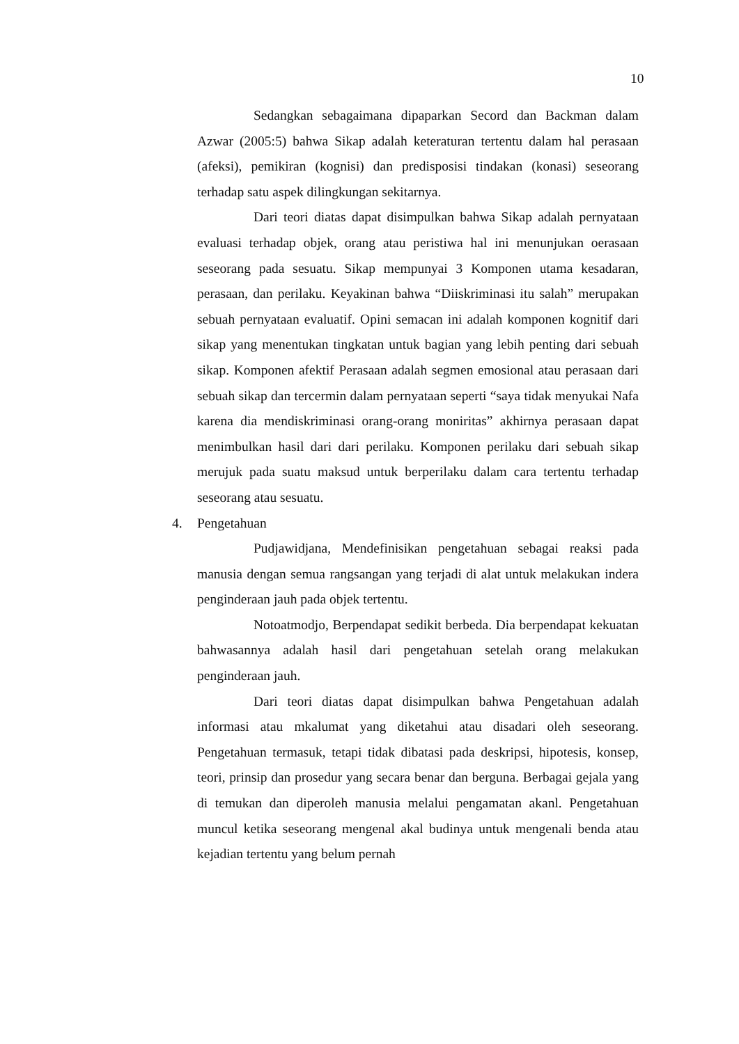10
Sedangkan sebagaimana dipaparkan Secord dan Backman dalam Azwar (2005:5) bahwa Sikap adalah keteraturan tertentu dalam hal perasaan (afeksi), pemikiran (kognisi) dan predisposisi tindakan (konasi) seseorang terhadap satu aspek dilingkungan sekitarnya.
Dari teori diatas dapat disimpulkan bahwa Sikap adalah pernyataan evaluasi terhadap objek, orang atau peristiwa hal ini menunjukan oerasaan seseorang pada sesuatu. Sikap mempunyai 3 Komponen utama kesadaran, perasaan, dan perilaku. Keyakinan bahwa “Diiskriminasi itu salah” merupakan sebuah pernyataan evaluatif. Opini semacan ini adalah komponen kognitif dari sikap yang menentukan tingkatan untuk bagian yang lebih penting dari sebuah sikap. Komponen afektif Perasaan adalah segmen emosional atau perasaan dari sebuah sikap dan tercermin dalam pernyataan seperti “saya tidak menyukai Nafa karena dia mendiskriminasi orang-orang moniritas” akhirnya perasaan dapat menimbulkan hasil dari dari perilaku. Komponen perilaku dari sebuah sikap merujuk pada suatu maksud untuk berperilaku dalam cara tertentu terhadap seseorang atau sesuatu.
4. Pengetahuan
Pudjawidjana, Mendefinisikan pengetahuan sebagai reaksi pada manusia dengan semua rangsangan yang terjadi di alat untuk melakukan indera penginderaan jauh pada objek tertentu.
Notoatmodjo, Berpendapat sedikit berbeda. Dia berpendapat kekuatan bahwasannya adalah hasil dari pengetahuan setelah orang melakukan penginderaan jauh.
Dari teori diatas dapat disimpulkan bahwa Pengetahuan adalah informasi atau mkalumat yang diketahui atau disadari oleh seseorang. Pengetahuan termasuk, tetapi tidak dibatasi pada deskripsi, hipotesis, konsep, teori, prinsip dan prosedur yang secara benar dan berguna. Berbagai gejala yang di temukan dan diperoleh manusia melalui pengamatan akanl. Pengetahuan muncul ketika seseorang mengenal akal budinya untuk mengenali benda atau kejadian tertentu yang belum pernah